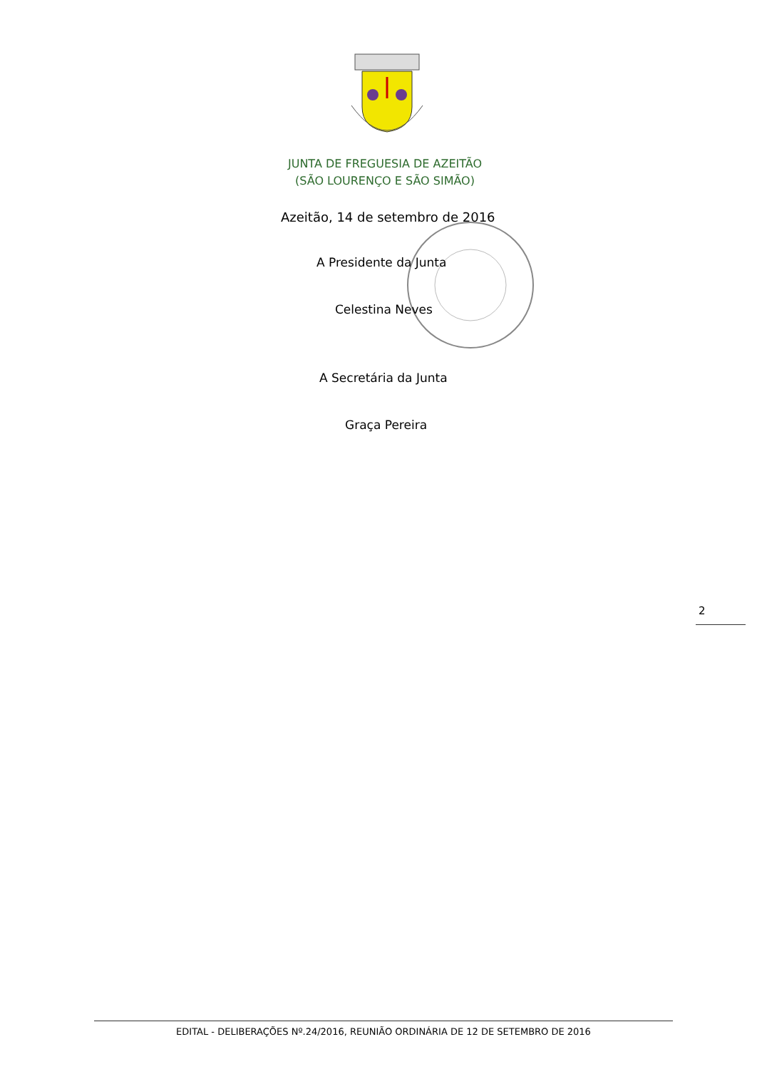JUNTA DE FREGUESIA DE AZEITÃO
(SÃO LOURENÇO E SÃO SIMÃO)
Azeitão, 14 de setembro de 2016
A Presidente da Junta
Celestina Neves
A Secretária da Junta
Graça Pereira
2
EDITAL - DELIBERAÇÕES Nº.24/2016, REUNIÃO ORDINÁRIA DE 12 DE SETEMBRO DE 2016